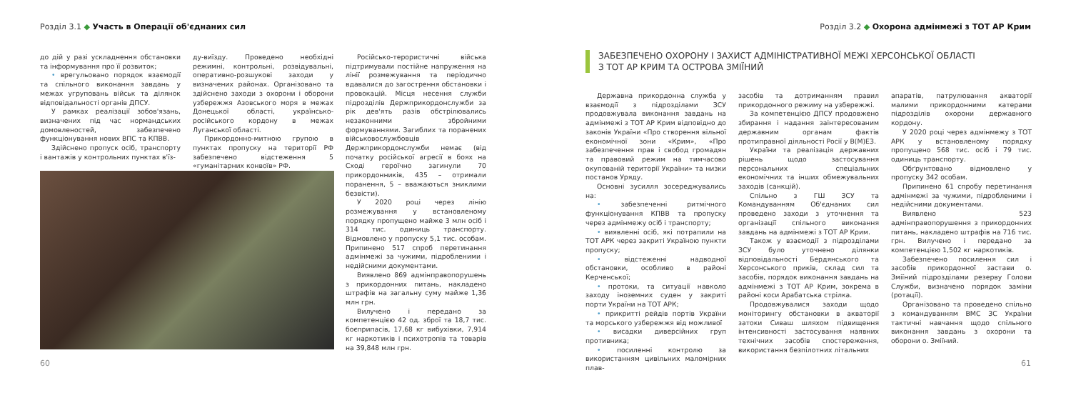Розділ 3.1 ◆ Участь в Операції об'єднаних сил
до дій у разі ускладнення обстановки та інформування про її розвиток;
• врегульовано порядок взаємодії та спільного виконання завдань у межах угруповань військ та ділянок відповідальності органів ДПСУ.
У рамках реалізації зобов'язань, визначених під час нормандських домовленостей, забезпечено функціонування нових ВПС та КПВВ.
Здійснено пропуск осіб, транспорту і вантажів у контрольних пунктах в'їз-
ду-виїзду. Проведено необхідні режимні, контрольні, розвідувальні, оперативно-розшукові заходи у визначених районах. Організовано та здійснено заходи з охорони і оборони узбережжя Азовського моря в межах Донецької області, українсько-російського кордону в межах Луганської області.
Прикордонно-митною групою в пунктах пропуску на території РФ забезпечено відстеження 5 «гуманітарних конвоїв» РФ.
Російсько-терористичні війська підтримували постійне напруження на лінії розмежування та періодично вдавалися до загострення обстановки і провокацій. Місця несення служби підрозділів Держприкордонслужби за рік дев'ять разів обстрілювались незаконними збройними формуваннями. Загиблих та поранених військовослужбовців Держприкордонслужби немає (від початку російської агресії в боях на Сході героїчно загинули 70 прикордонників, 435 – отримали поранення, 5 – вважаються зниклими безвісти).
У 2020 році через лінію розмежування у встановленому порядку пропущено майже 3 млн осіб і 314 тис. одиниць транспорту. Відмовлено у пропуску 5,1 тис. особам. Припинено 517 спроб перетинання адмінмежі за чужими, підробленими і недійсними документами.
Виявлено 869 адмінправопорушень з прикордонних питань, накладено штрафів на загальну суму майже 1,36 млн грн.
Вилучено і передано за компетенцією 42 од. зброї та 18,7 тис. боєприпасів, 17,68 кг вибухівки, 7,914 кг наркотиків і психотропів та товарів на 39,848 млн грн.
60
Розділ 3.2 ◆ Охорона адмінмежі з ТОТ АР Крим
ЗАБЕЗПЕЧЕНО ОХОРОНУ І ЗАХИСТ АДМІНІСТРАТИВНОЇ МЕЖІ ХЕРСОНСЬКОЇ ОБЛАСТІ
З ТОТ АР КРИМ ТА ОСТРОВА ЗМІЇНИЙ
Державна прикордонна служба у взаємодії з підрозділами ЗСУ продовжувала виконання завдань на адмінмежі з ТОТ АР Крим відповідно до законів України «Про створення вільної економічної зони «Крим», «Про забезпечення прав і свобод громадян та правовий режим на тимчасово окупованій території України» та низки постанов Уряду.
Основні зусилля зосереджувались на:
• забезпеченні ритмічного функціонування КПВВ та пропуску через адмінмежу осіб і транспорту;
• виявленні осіб, які потрапили на ТОТ АРК через закриті Україною пункти пропуску;
• відстеженні надводної обстановки, особливо в районі Керченської;
• протоки, та ситуації навколо заходу іноземних суден у закриті порти України на ТОТ АРК;
• прикритті рейдів портів України та морського узбережжя від можливої
• висадки диверсійних груп противника;
• посиленні контролю за використанням цивільних маломірних плав-
засобів та дотриманням правил прикордонного режиму на узбережжі.
За компетенцією ДПСУ продовжено збирання і надання заінтересованим державним органам фактів протиправної діяльності Росії у В(М)ЕЗ.
України та реалізація державних рішень щодо застосування персональних спеціальних економічних та інших обмежувальних заходів (санкцій).
Спільно з ГШ ЗСУ та Командуванням Об'єднаних сил проведено заходи з уточнення та організації спільного виконання завдань на адмінмежі з ТОТ АР Крим.
Також у взаємодії з підрозділами ЗСУ було уточнено ділянки відповідальності Бердянського та Херсонського приків, склад сил та засобів, порядок виконання завдань на адмінмежі з ТОТ АР Крим, зокрема в районі коси Арабатська стрілка.
Продовжувалися заходи щодо моніторингу обстановки в акваторії затоки Сиваш шляхом підвищення інтенсивності застосування наявних технічних засобів спостереження, використання безпілотних літальних
апаратів, патрулювання акваторії малими прикордонними катерами підрозділів охорони державного кордону.
У 2020 році через адмінмежу з ТОТ АРК у встановленому порядку пропущено 568 тис. осіб і 79 тис. одиниць транспорту.
Обґрунтовано відмовлено у пропуску 342 особам.
Припинено 61 спробу перетинання адмінмежі за чужими, підробленими і недійсними документами.
Виявлено 523 адмінправопорушення з прикордонних питань, накладено штрафів на 716 тис. грн. Вилучено і передано за компетенцією 1,502 кг наркотиків.
Забезпечено посилення сил і засобів прикордонної застави о. Зміїний підрозділами резерву Голови Служби, визначено порядок заміни (ротації).
Організовано та проведено спільно з командуванням ВМС ЗС України тактичні навчання щодо спільного виконання завдань з охорони та оборони о. Зміїний.
61